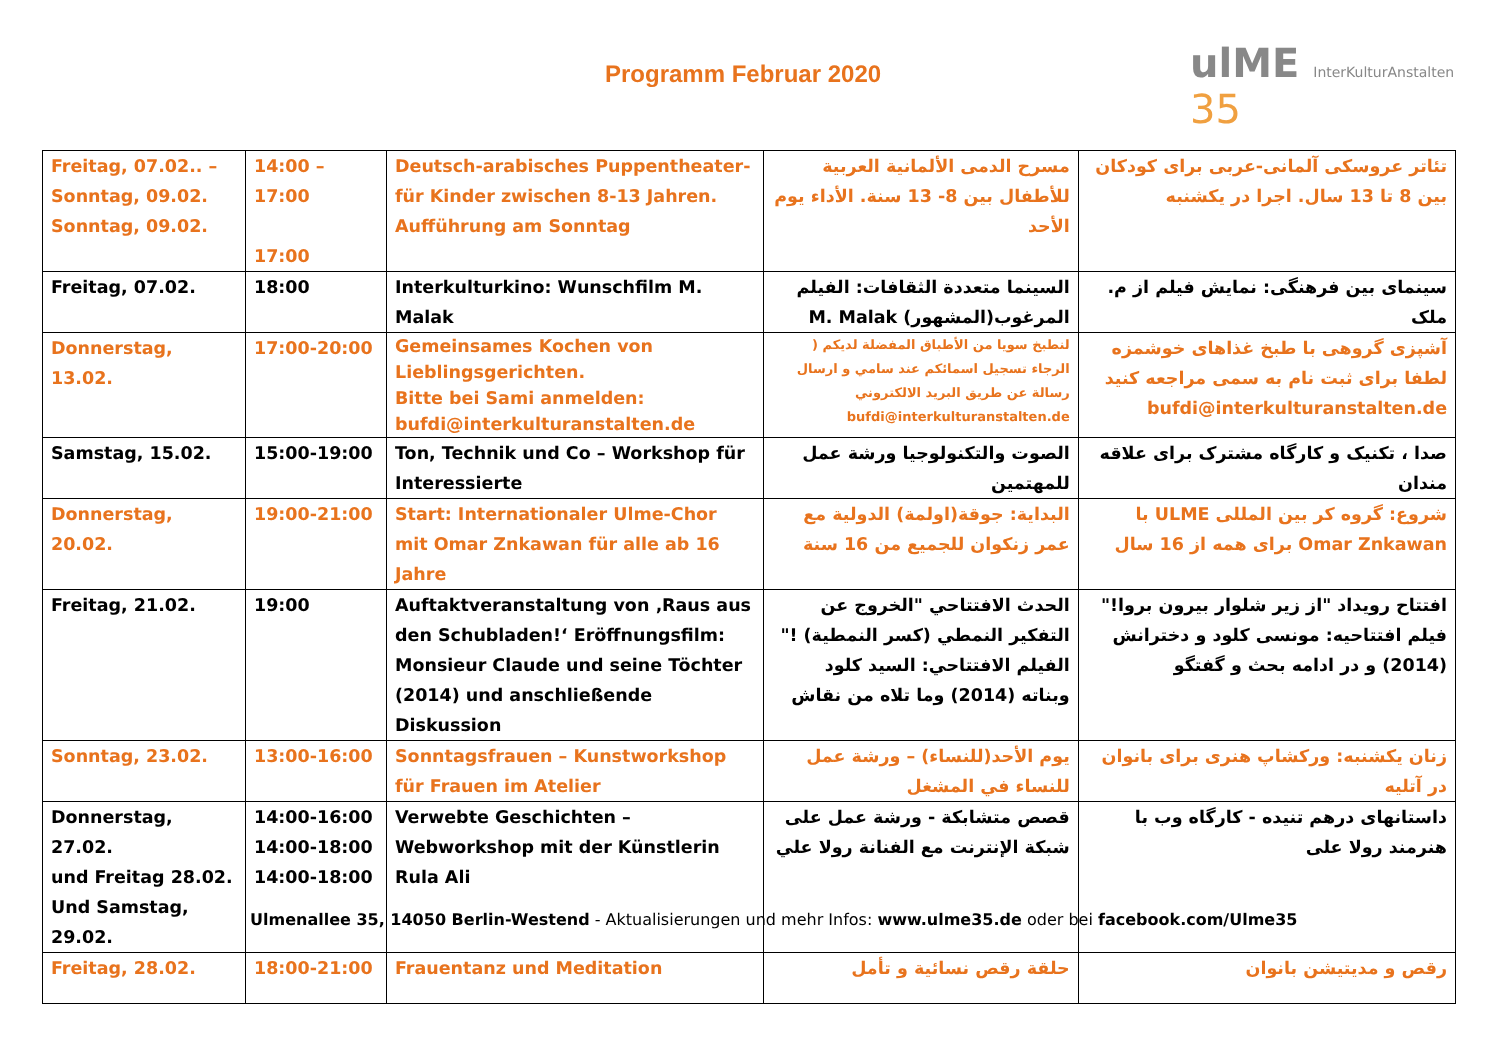Programm Februar 2020
ulME InterKulturAnstalten
35
| Freitag, 07.02.. – Sonntag, 09.02. Sonntag, 09.02. | 14:00 – 17:00 17:00 | Deutsch-arabisches Puppentheater- für Kinder zwischen 8-13 Jahren. Aufführung am Sonntag | مسرح الدمى الألمانية العربية للأطفال بين 8- 13 سنة. الأداء يوم الأحد | تئاتر عروسکی آلمانی-عربی برای کودکان بین 8 تا 13 سال. اجرا در یکشنبه |
| Freitag, 07.02. | 18:00 | Interkulturkino: Wunschfilm M. Malak | السينما متعددة الثقافات: الفيلم المرغوب(المشهور) M. Malak | سینمای بین فرهنگی: نمایش فیلم از م. ملک |
| Donnerstag, 13.02. | 17:00-20:00 | Gemeinsames Kochen von Lieblingsgerichten. Bitte bei Sami anmelden: bufdi@interkulturanstalten.de | لنطبخ سويا من الأطباق المفضلة لديكم ( الرجاء تسجيل اسمائكم عند سامي و ارسال رسالة عن طريق البريد الالكتروني bufdi@interkulturanstalten.de | آشپزی گروهی با طبخ غذاهای خوشمزه لطفا برای ثبت نام به سمی مراجعه کنید bufdi@interkulturanstalten.de |
| Samstag, 15.02. | 15:00-19:00 | Ton, Technik und Co – Workshop für Interessierte | الصوت والتكنولوجيا ورشة عمل للمهتمين | صدا ، تکنیک و کارگاه مشترک برای علاقه مندان |
| Donnerstag, 20.02. | 19:00-21:00 | Start: Internationaler Ulme-Chor mit Omar Znkawan für alle ab 16 Jahre | البداية: جوقة(اولمة) الدولية مع عمر زنكوان للجميع من 16 سنة | شروع: گروه کر بین المللی ULME با Omar Znkawan برای همه از 16 سال |
| Freitag, 21.02. | 19:00 | Auftaktveranstaltung von ‚Raus aus den Schubladen!‘ Eröffnungsfilm: Monsieur Claude und seine Töchter (2014) und anschließende Diskussion | الحدث الافتتاحي "الخروج عن التفكير النمطي (كسر النمطية) !" الفيلم الافتتاحي: السيد كلود وبناته (2014) وما تلاه من نقاش | افتتاح رویداد "از زیر شلوار بیرون بروا!" فیلم افتتاحیه: مونسی کلود و دخترانش (2014) و در ادامه بحث و گفتگو |
| Sonntag, 23.02. | 13:00-16:00 | Sonntagsfrauen – Kunstworkshop für Frauen im Atelier | يوم الأحد(للنساء) – ورشة عمل للنساء في المشغل | زنان یکشنبه: ورکشاپ هنری برای بانوان در آتلیه |
| Donnerstag, 27.02. und Freitag 28.02. Und Samstag, 29.02. | 14:00-16:00 14:00-18:00 14:00-18:00 | Verwebte Geschichten – Webworkshop mit der Künstlerin Rula Ali | قصص متشابكة - ورشة عمل على شبكة الإنترنت مع الفنانة رولا علي | داستانهای درهم تنیده - کارگاه وب با هنرمند رولا علی |
| Freitag, 28.02. | 18:00-21:00 | Frauentanz und Meditation | حلقة رقص نسائية و تأمل | رقص و مدیتیشن بانوان |
Ulmenallee 35, 14050 Berlin-Westend - Aktualisierungen und mehr Infos: www.ulme35.de oder bei facebook.com/Ulme35